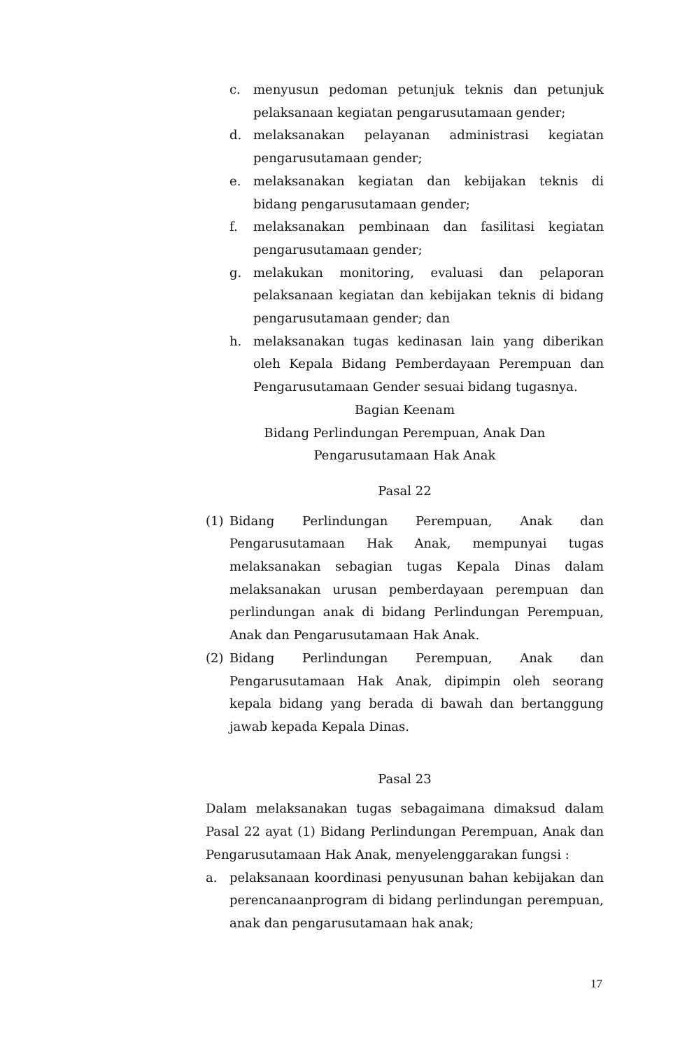c. menyusun pedoman petunjuk teknis dan petunjuk pelaksanaan kegiatan pengarusutamaan gender;
d. melaksanakan pelayanan administrasi kegiatan pengarusutamaan gender;
e. melaksanakan kegiatan dan kebijakan teknis di bidang pengarusutamaan gender;
f. melaksanakan pembinaan dan fasilitasi kegiatan pengarusutamaan gender;
g. melakukan monitoring, evaluasi dan pelaporan pelaksanaan kegiatan dan kebijakan teknis di bidang pengarusutamaan gender; dan
h. melaksanakan tugas kedinasan lain yang diberikan oleh Kepala Bidang Pemberdayaan Perempuan dan Pengarusutamaan Gender sesuai bidang tugasnya.
Bagian Keenam
Bidang Perlindungan Perempuan, Anak Dan
Pengarusutamaan Hak Anak
Pasal 22
(1) Bidang Perlindungan Perempuan, Anak dan Pengarusutamaan Hak Anak, mempunyai tugas melaksanakan sebagian tugas Kepala Dinas dalam melaksanakan urusan pemberdayaan perempuan dan perlindungan anak di bidang Perlindungan Perempuan, Anak dan Pengarusutamaan Hak Anak.
(2) Bidang Perlindungan Perempuan, Anak dan Pengarusutamaan Hak Anak, dipimpin oleh seorang kepala bidang yang berada di bawah dan bertanggung jawab kepada Kepala Dinas.
Pasal 23
Dalam melaksanakan tugas sebagaimana dimaksud dalam Pasal 22 ayat (1) Bidang Perlindungan Perempuan, Anak dan Pengarusutamaan Hak Anak, menyelenggarakan fungsi :
a. pelaksanaan koordinasi penyusunan bahan kebijakan dan perencanaanprogram di bidang perlindungan perempuan, anak dan pengarusutamaan hak anak;
17